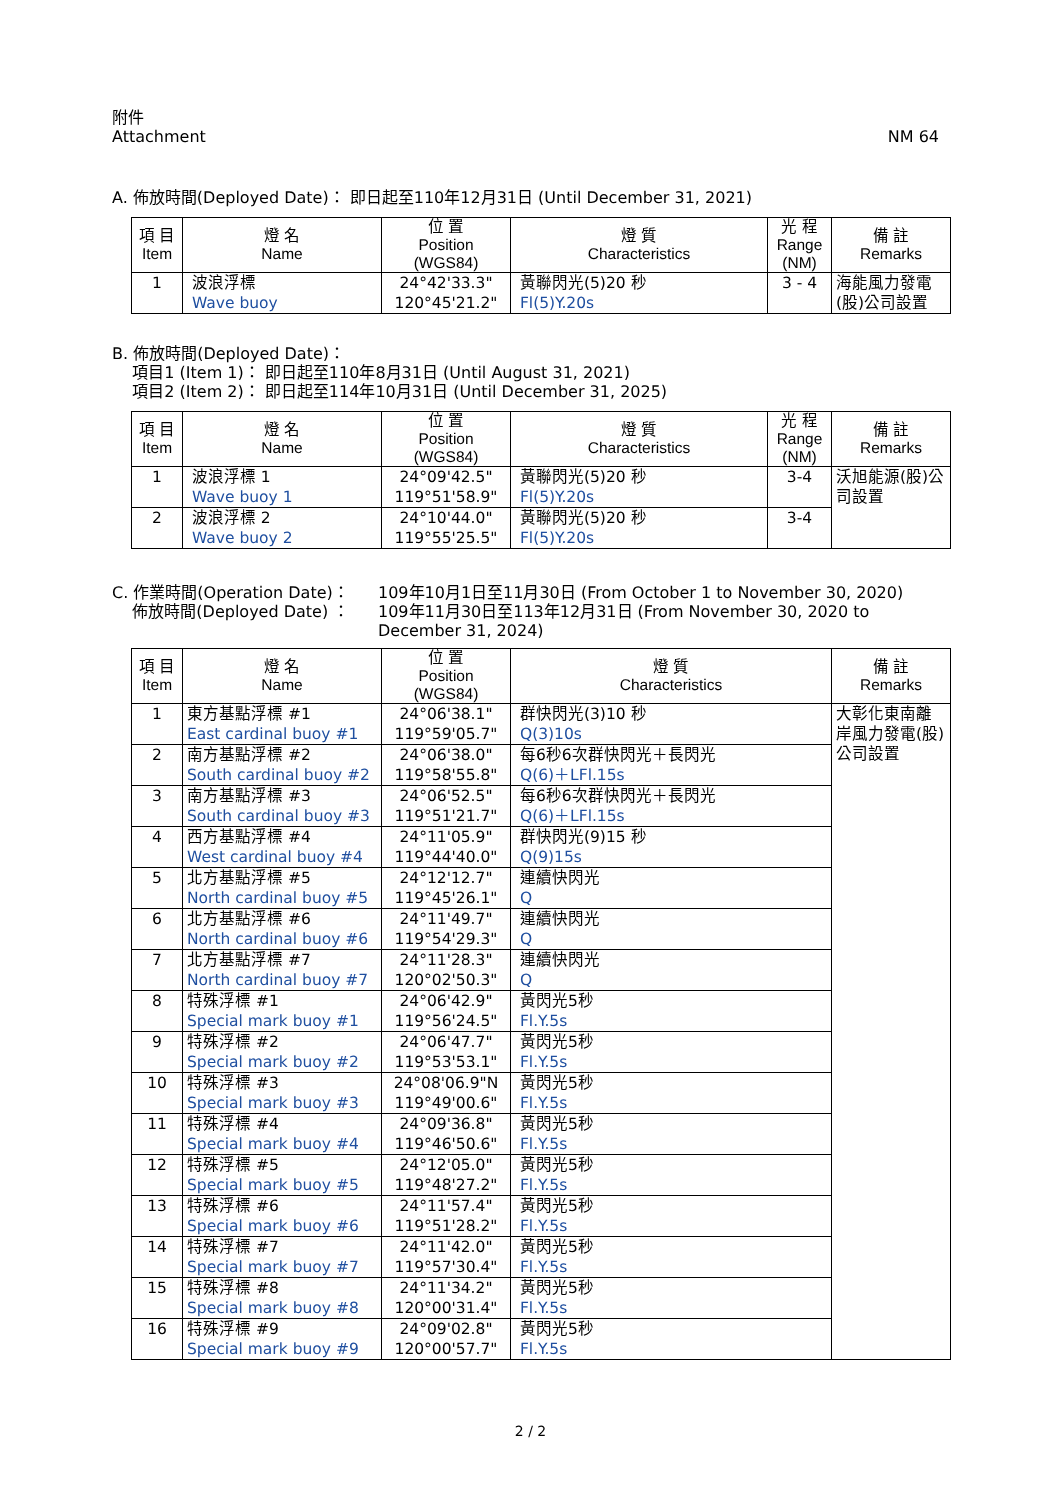附件
Attachment
NM 64
A. 佈放時間(Deployed Date)： 即日起至110年12月31日 (Until December 31, 2021)
| 項 目 Item | 燈 名 Name | 位 置 Position (WGS84) | 燈 質 Characteristics | 光 程 Range (NM) | 備 註 Remarks |
| --- | --- | --- | --- | --- | --- |
| 1 | 波浪浮標 Wave buoy | 24°42'33.3" 120°45'21.2" | 黃聯閃光(5)20 秒 Fl(5)Y.20s | 3 - 4 | 海能風力發電(股)公司設置 |
B. 佈放時間(Deployed Date)：
項目1 (Item 1)： 即日起至110年8月31日 (Until August 31, 2021)
項目2 (Item 2)： 即日起至114年10月31日 (Until December 31, 2025)
| 項 目 Item | 燈 名 Name | 位 置 Position (WGS84) | 燈 質 Characteristics | 光 程 Range (NM) | 備 註 Remarks |
| --- | --- | --- | --- | --- | --- |
| 1 | 波浪浮標 1 Wave buoy 1 | 24°09'42.5" 119°51'58.9" | 黃聯閃光(5)20 秒 Fl(5)Y.20s | 3-4 | 沃旭能源(股)公司設置 |
| 2 | 波浪浮標 2 Wave buoy 2 | 24°10'44.0" 119°55'25.5" | 黃聯閃光(5)20 秒 Fl(5)Y.20s | 3-4 | |
C. 作業時間(Operation Date)：
佈放時間(Deployed Date) ：
109年10月1日至11月30日 (From October 1 to November 30, 2020)
109年11月30日至113年12月31日 (From November 30, 2020 to December 31, 2024)
| 項 目 Item | 燈 名 Name | 位 置 Position (WGS84) | 燈 質 Characteristics | 備 註 Remarks |
| --- | --- | --- | --- | --- |
| 1 | 東方基點浮標 #1 East cardinal buoy #1 | 24°06'38.1" 119°59'05.7" | 群快閃光(3)10 秒 Q(3)10s | 大彰化東南離岸風力發電(股)公司設置 |
| 2 | 南方基點浮標 #2 South cardinal buoy #2 | 24°06'38.0" 119°58'55.8" | 每6秒6次群快閃光＋長閃光 Q(6)＋LFl.15s | |
| 3 | 南方基點浮標 #3 South cardinal buoy #3 | 24°06'52.5" 119°51'21.7" | 每6秒6次群快閃光＋長閃光 Q(6)＋LFl.15s | |
| 4 | 西方基點浮標 #4 West cardinal buoy #4 | 24°11'05.9" 119°44'40.0" | 群快閃光(9)15 秒 Q(9)15s | |
| 5 | 北方基點浮標 #5 North cardinal buoy #5 | 24°12'12.7" 119°45'26.1" | 連續快閃光 Q | |
| 6 | 北方基點浮標 #6 North cardinal buoy #6 | 24°11'49.7" 119°54'29.3" | 連續快閃光 Q | |
| 7 | 北方基點浮標 #7 North cardinal buoy #7 | 24°11'28.3" 120°02'50.3" | 連續快閃光 Q | |
| 8 | 特殊浮標 #1 Special mark buoy #1 | 24°06'42.9" 119°56'24.5" | 黃閃光5秒 Fl.Y.5s | |
| 9 | 特殊浮標 #2 Special mark buoy #2 | 24°06'47.7" 119°53'53.1" | 黃閃光5秒 Fl.Y.5s | |
| 10 | 特殊浮標 #3 Special mark buoy #3 | 24°08'06.9"N 119°49'00.6" | 黃閃光5秒 Fl.Y.5s | |
| 11 | 特殊浮標 #4 Special mark buoy #4 | 24°09'36.8" 119°46'50.6" | 黃閃光5秒 Fl.Y.5s | |
| 12 | 特殊浮標 #5 Special mark buoy #5 | 24°12'05.0" 119°48'27.2" | 黃閃光5秒 Fl.Y.5s | |
| 13 | 特殊浮標 #6 Special mark buoy #6 | 24°11'57.4" 119°51'28.2" | 黃閃光5秒 Fl.Y.5s | |
| 14 | 特殊浮標 #7 Special mark buoy #7 | 24°11'42.0" 119°57'30.4" | 黃閃光5秒 Fl.Y.5s | |
| 15 | 特殊浮標 #8 Special mark buoy #8 | 24°11'34.2" 120°00'31.4" | 黃閃光5秒 Fl.Y.5s | |
| 16 | 特殊浮標 #9 Special mark buoy #9 | 24°09'02.8" 120°00'57.7" | 黃閃光5秒 Fl.Y.5s | |
2 / 2